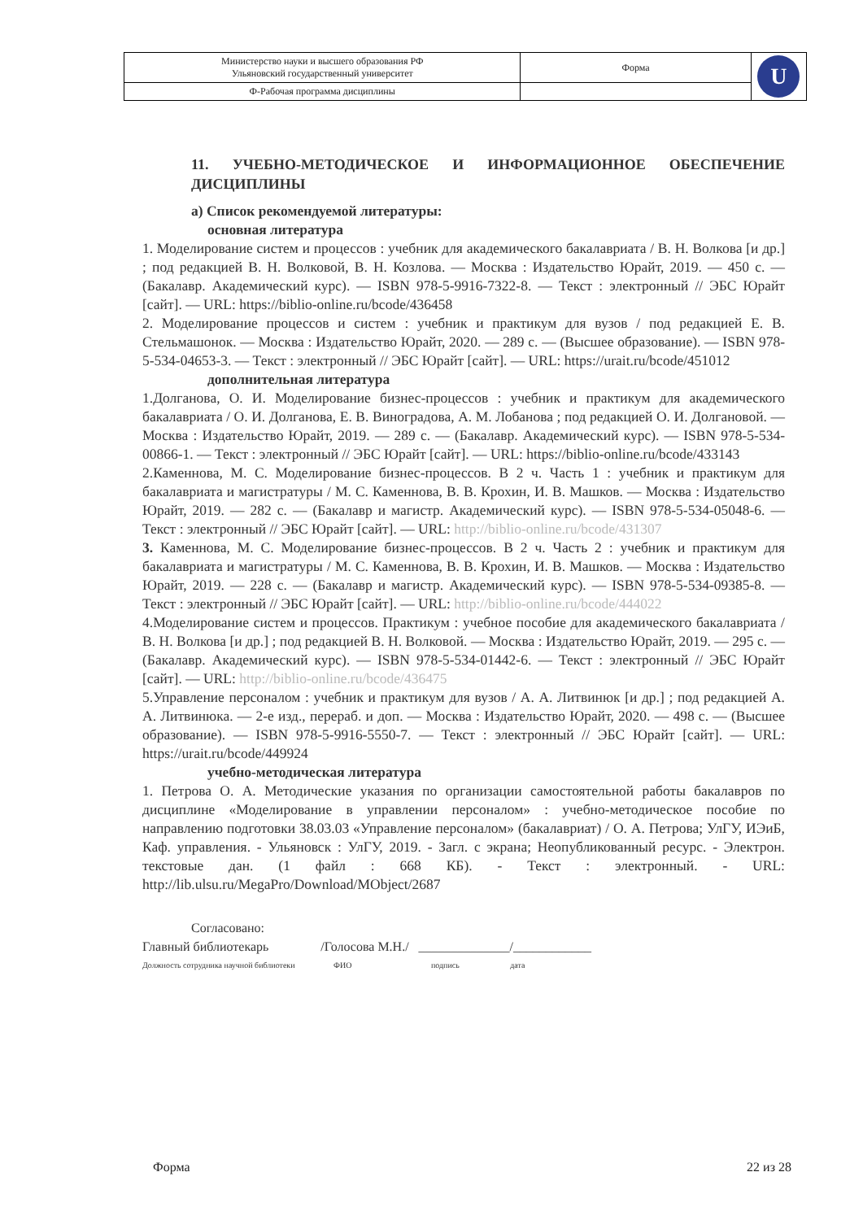| Министерство науки и высшего образования РФ Ульяновский государственный университет | Форма | U |
| Ф-Рабочая программа дисциплины | | |
11. УЧЕБНО-МЕТОДИЧЕСКОЕ И ИНФОРМАЦИОННОЕ ОБЕСПЕЧЕНИЕ ДИСЦИПЛИНЫ
а) Список рекомендуемой литературы:
основная литература
1. Моделирование систем и процессов : учебник для академического бакалавриата / В. Н. Волкова [и др.] ; под редакцией В. Н. Волковой, В. Н. Козлова. — Москва : Издательство Юрайт, 2019. — 450 с. — (Бакалавр. Академический курс). — ISBN 978-5-9916-7322-8. — Текст : электронный // ЭБС Юрайт [сайт]. — URL: https://biblio-online.ru/bcode/436458
2. Моделирование процессов и систем : учебник и практикум для вузов / под редакцией Е. В. Стельмашонок. — Москва : Издательство Юрайт, 2020. — 289 с. — (Высшее образование). — ISBN 978-5-534-04653-3. — Текст : электронный // ЭБС Юрайт [сайт]. — URL: https://urait.ru/bcode/451012
дополнительная литература
1.Долганова, О. И. Моделирование бизнес-процессов : учебник и практикум для академического бакалавриата / О. И. Долганова, Е. В. Виноградова, А. М. Лобанова ; под редакцией О. И. Долгановой. — Москва : Издательство Юрайт, 2019. — 289 с. — (Бакалавр. Академический курс). — ISBN 978-5-534-00866-1. — Текст : электронный // ЭБС Юрайт [сайт]. — URL: https://biblio-online.ru/bcode/433143
2.Каменнова, М. С. Моделирование бизнес-процессов. В 2 ч. Часть 1 : учебник и практикум для бакалавриата и магистратуры / М. С. Каменнова, В. В. Крохин, И. В. Машков. — Москва : Издательство Юрайт, 2019. — 282 с. — (Бакалавр и магистр. Академический курс). — ISBN 978-5-534-05048-6. — Текст : электронный // ЭБС Юрайт [сайт]. — URL: http://biblio-online.ru/bcode/431307
3. Каменнова, М. С. Моделирование бизнес-процессов. В 2 ч. Часть 2 : учебник и практикум для бакалавриата и магистратуры / М. С. Каменнова, В. В. Крохин, И. В. Машков. — Москва : Издательство Юрайт, 2019. — 228 с. — (Бакалавр и магистр. Академический курс). — ISBN 978-5-534-09385-8. — Текст : электронный // ЭБС Юрайт [сайт]. — URL: http://biblio-online.ru/bcode/444022
4.Моделирование систем и процессов. Практикум : учебное пособие для академического бакалавриата / В. Н. Волкова [и др.] ; под редакцией В. Н. Волковой. — Москва : Издательство Юрайт, 2019. — 295 с. — (Бакалавр. Академический курс). — ISBN 978-5-534-01442-6. — Текст : электронный // ЭБС Юрайт [сайт]. — URL: http://biblio-online.ru/bcode/436475
5.Управление персоналом : учебник и практикум для вузов / А. А. Литвинюк [и др.] ; под редакцией А. А. Литвинюка. — 2-е изд., перераб. и доп. — Москва : Издательство Юрайт, 2020. — 498 с. — (Высшее образование). — ISBN 978-5-9916-5550-7. — Текст : электронный // ЭБС Юрайт [сайт]. — URL: https://urait.ru/bcode/449924
учебно-методическая литература
1. Петрова О. А. Методические указания по организации самостоятельной работы бакалавров по дисциплине «Моделирование в управлении персоналом» : учебно-методическое пособие по направлению подготовки 38.03.03 «Управление персоналом» (бакалавриат) / О. А. Петрова; УлГУ, ИЭиБ, Каф. управления. - Ульяновск : УлГУ, 2019. - Загл. с экрана; Неопубликованный ресурс. - Электрон. текстовые дан. (1 файл : 668 КБ). - Текст : электронный. - URL: http://lib.ulsu.ru/MegaPro/Download/MObject/2687
Согласовано:
Главный библиотекарь /Голосова М.Н./ ______________/____________
Должность сотрудника научной библиотеки ФИО подпись дата
Форма 22 из 28